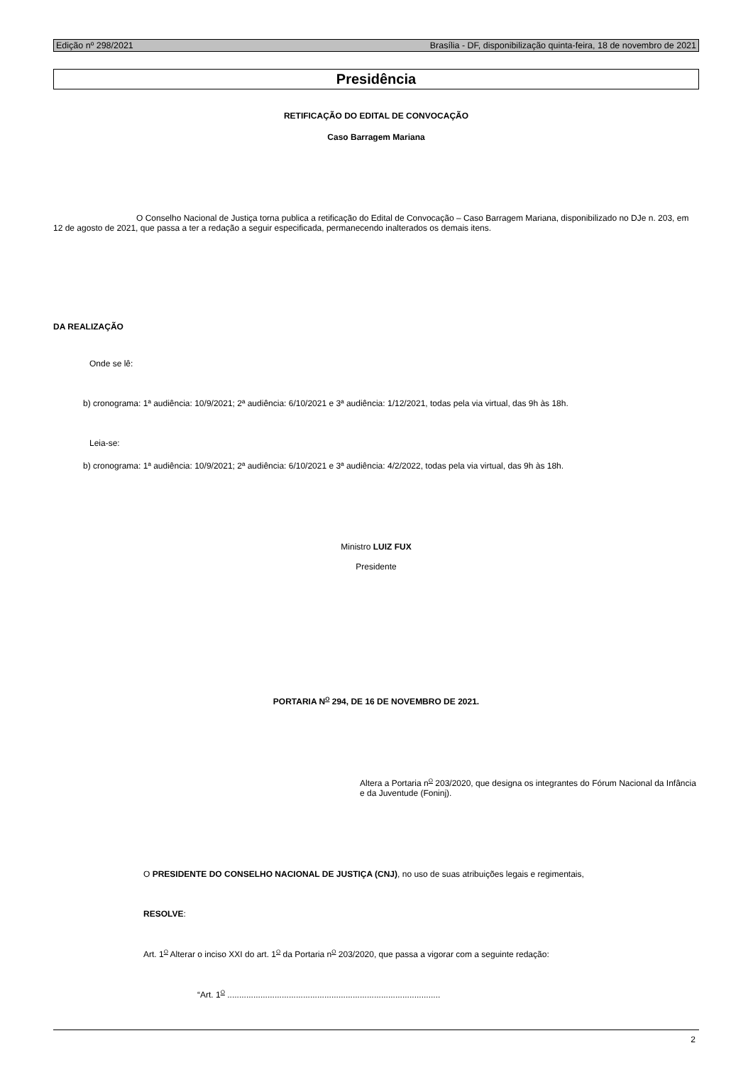Edição nº 298/2021 Brasília - DF, disponibilização quinta-feira, 18 de novembro de 2021
Presidência
RETIFICAÇÃO DO EDITAL DE CONVOCAÇÃO
Caso Barragem Mariana
O Conselho Nacional de Justiça torna publica a retificação do Edital de Convocação – Caso Barragem Mariana, disponibilizado no DJe n. 203, em 12 de agosto de 2021, que passa a ter a redação a seguir especificada, permanecendo inalterados os demais itens.
DA REALIZAÇÃO
Onde se lê:
b) cronograma: 1ª audiência: 10/9/2021; 2ª audiência: 6/10/2021 e 3ª audiência: 1/12/2021, todas pela via virtual, das 9h às 18h.
Leia-se:
b) cronograma: 1ª audiência: 10/9/2021; 2ª audiência: 6/10/2021 e 3ª audiência: 4/2/2022, todas pela via virtual, das 9h às 18h.
Ministro LUIZ FUX
Presidente
PORTARIA N<sup>O</sup> 294, DE 16 DE NOVEMBRO DE 2021.
Altera a Portaria n<sup>O</sup> 203/2020, que designa os integrantes do Fórum Nacional da Infância e da Juventude (Foninj).
O PRESIDENTE DO CONSELHO NACIONAL DE JUSTIÇA (CNJ), no uso de suas atribuições legais e regimentais,
RESOLVE:
Art. 1<sup>O</sup> Alterar o inciso XXI do art. 1<sup>O</sup> da Portaria n<sup>O</sup> 203/2020, que passa a vigorar com a seguinte redação:
“Art. 1<sup>O</sup> ..........................................................................................
2